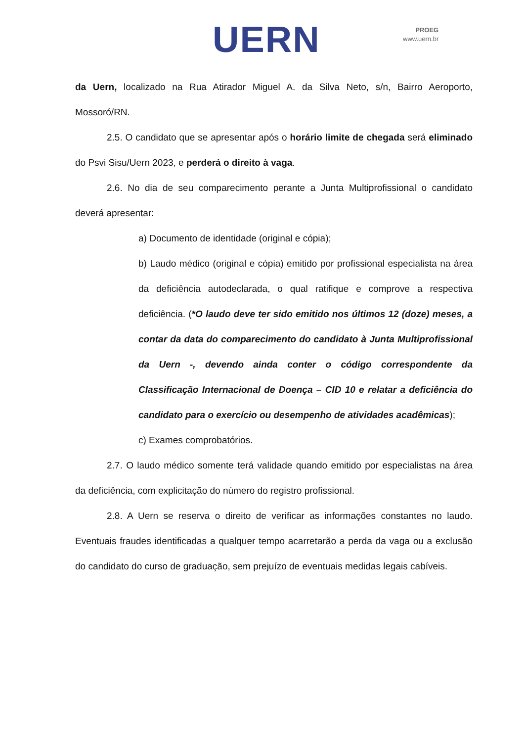UERN
PROEG
www.uern.br
da Uern, localizado na Rua Atirador Miguel A. da Silva Neto, s/n, Bairro Aeroporto, Mossoró/RN.
2.5. O candidato que se apresentar após o horário limite de chegada será eliminado do Psvi Sisu/Uern 2023, e perderá o direito à vaga.
2.6. No dia de seu comparecimento perante a Junta Multiprofissional o candidato deverá apresentar:
a) Documento de identidade (original e cópia);
b) Laudo médico (original e cópia) emitido por profissional especialista na área da deficiência autodeclarada, o qual ratifique e comprove a respectiva deficiência. (*O laudo deve ter sido emitido nos últimos 12 (doze) meses, a contar da data do comparecimento do candidato à Junta Multiprofissional da Uern -, devendo ainda conter o código correspondente da Classificação Internacional de Doença – CID 10 e relatar a deficiência do candidato para o exercício ou desempenho de atividades acadêmicas);
c) Exames comprobatórios.
2.7. O laudo médico somente terá validade quando emitido por especialistas na área da deficiência, com explicitação do número do registro profissional.
2.8. A Uern se reserva o direito de verificar as informações constantes no laudo. Eventuais fraudes identificadas a qualquer tempo acarretarão a perda da vaga ou a exclusão do candidato do curso de graduação, sem prejuízo de eventuais medidas legais cabíveis.